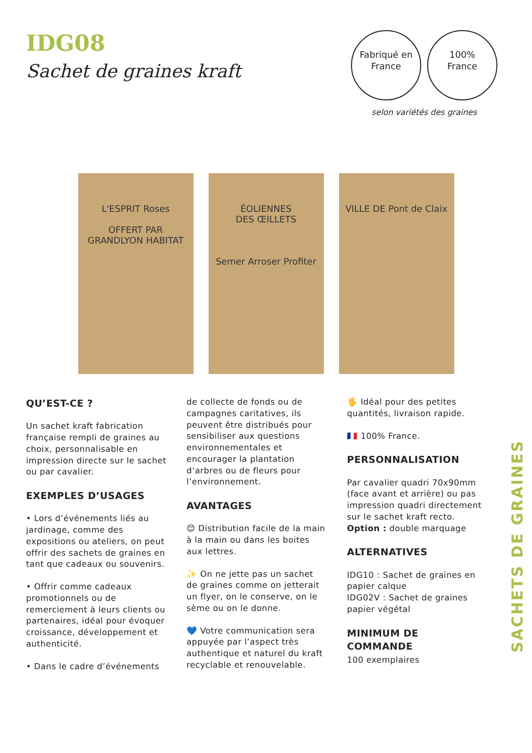IDG08
Sachet de graines kraft
Fabriqué en
France 100%
France
selon variétés des graines
L'ESPRIT Roses
OFFERT PAR
GRANDLYON HABITAT
ÉOLIENNES
DES ŒILLETS
Semer Arroser Profiter
VILLE DE Pont de Claix
QU’EST-CE ?
Un sachet kraft fabrication française rempli de graines au choix, personnalisable en impression directe sur le sachet ou par cavalier.
EXEMPLES D’USAGES
• Lors d’événements liés au jardinage, comme des expositions ou ateliers, on peut offrir des sachets de graines en tant que cadeaux ou souvenirs.
• Offrir comme cadeaux promotionnels ou de remerciement à leurs clients ou partenaires, idéal pour évoquer croissance, développement et authenticité.
• Dans le cadre d’événements
de collecte de fonds ou de campagnes caritatives, ils peuvent être distribués pour sensibiliser aux questions environnementales et encourager la plantation d’arbres ou de fleurs pour l’environnement.
AVANTAGES
😊 Distribution facile de la main à la main ou dans les boites aux lettres.
✨ On ne jette pas un sachet de graines comme on jetterait un flyer, on le conserve, on le sème ou on le donne.
💙 Votre communication sera appuyée par l’aspect très authentique et naturel du kraft recyclable et renouvelable.
🖐 Idéal pour des petites quantités, livraison rapide.
🇫🇷 100% France.
PERSONNALISATION
Par cavalier quadri 70x90mm (face avant et arrière) ou pas impression quadri directement sur le sachet kraft recto.
Option : double marquage
ALTERNATIVES
IDG10 : Sachet de graines en papier calque
IDG02V : Sachet de graines papier végétal
MINIMUM DE COMMANDE
100 exemplaires
SACHETS DE GRAINES